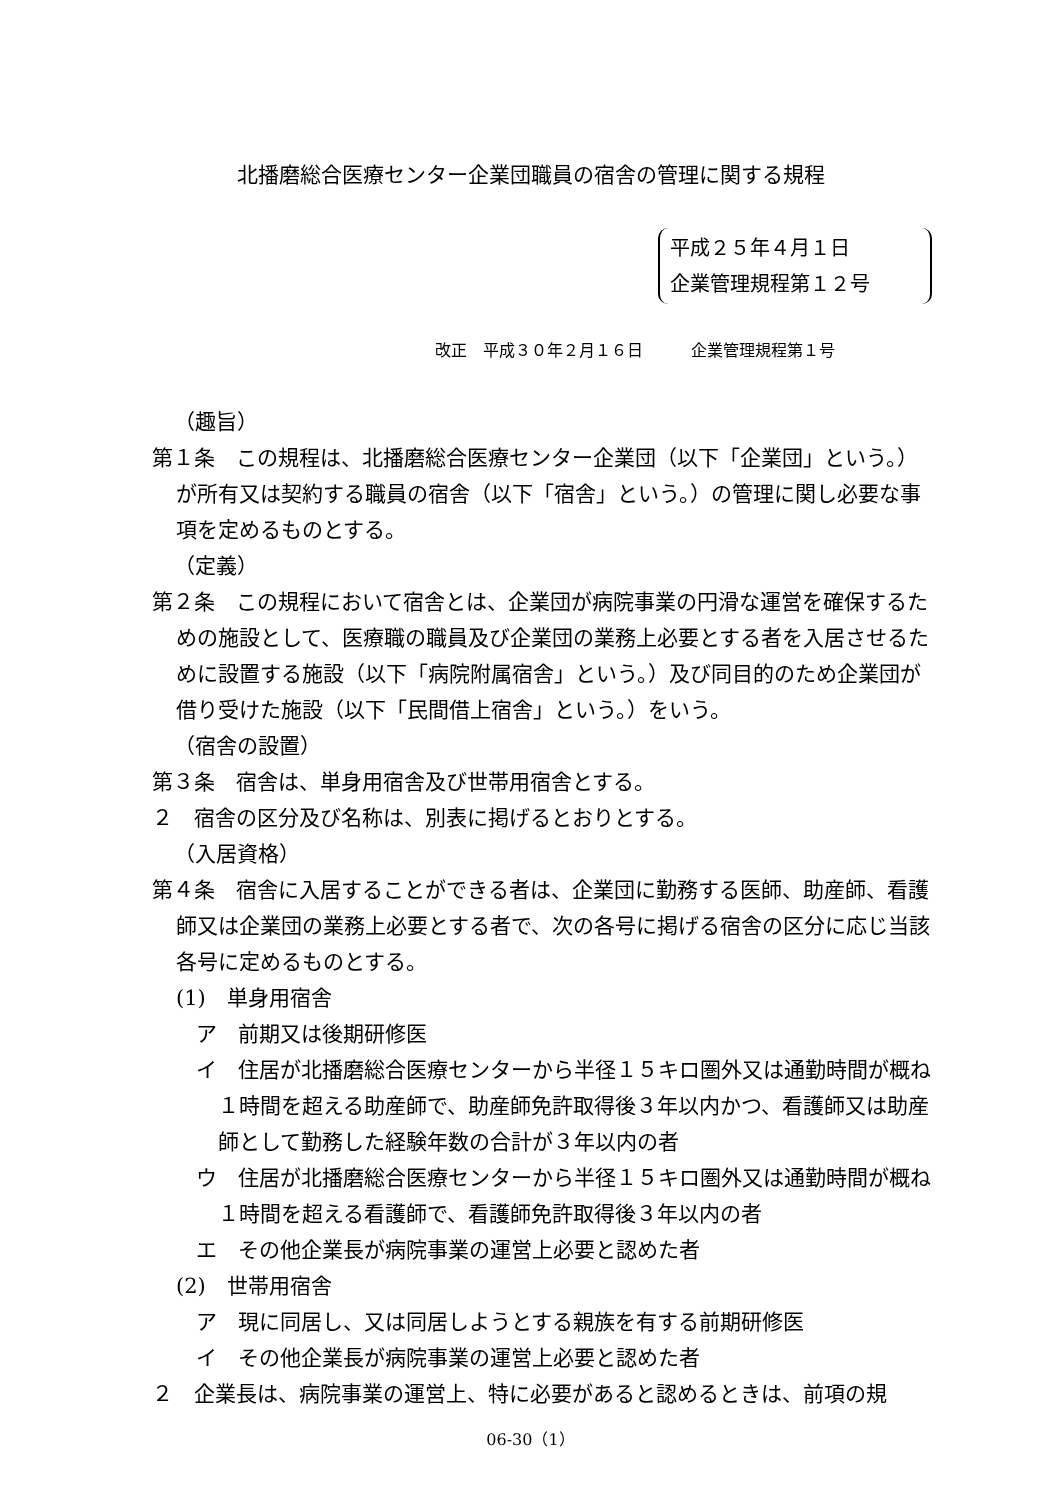北播磨総合医療センター企業団職員の宿舎の管理に関する規程
平成２５年４月１日
企業管理規程第１２号
改正　平成３０年２月１６日　　　企業管理規程第１号
（趣旨）
第１条　この規程は、北播磨総合医療センター企業団（以下「企業団」という。）が所有又は契約する職員の宿舎（以下「宿舎」という。）の管理に関し必要な事項を定めるものとする。
（定義）
第２条　この規程において宿舎とは、企業団が病院事業の円滑な運営を確保するための施設として、医療職の職員及び企業団の業務上必要とする者を入居させるために設置する施設（以下「病院附属宿舎」という。）及び同目的のため企業団が借り受けた施設（以下「民間借上宿舎」という。）をいう。
（宿舎の設置）
第３条　宿舎は、単身用宿舎及び世帯用宿舎とする。
２　宿舎の区分及び名称は、別表に掲げるとおりとする。
（入居資格）
第４条　宿舎に入居することができる者は、企業団に勤務する医師、助産師、看護師又は企業団の業務上必要とする者で、次の各号に掲げる宿舎の区分に応じ当該各号に定めるものとする。
(1)　単身用宿舎
ア　前期又は後期研修医
イ　住居が北播磨総合医療センターから半径１５キロ圏外又は通勤時間が概ね１時間を超える助産師で、助産師免許取得後３年以内かつ、看護師又は助産師として勤務した経験年数の合計が３年以内の者
ウ　住居が北播磨総合医療センターから半径１５キロ圏外又は通勤時間が概ね１時間を超える看護師で、看護師免許取得後３年以内の者
エ　その他企業長が病院事業の運営上必要と認めた者
(2)　世帯用宿舎
ア　現に同居し、又は同居しようとする親族を有する前期研修医
イ　その他企業長が病院事業の運営上必要と認めた者
２　企業長は、病院事業の運営上、特に必要があると認めるときは、前項の規
06-30（1）